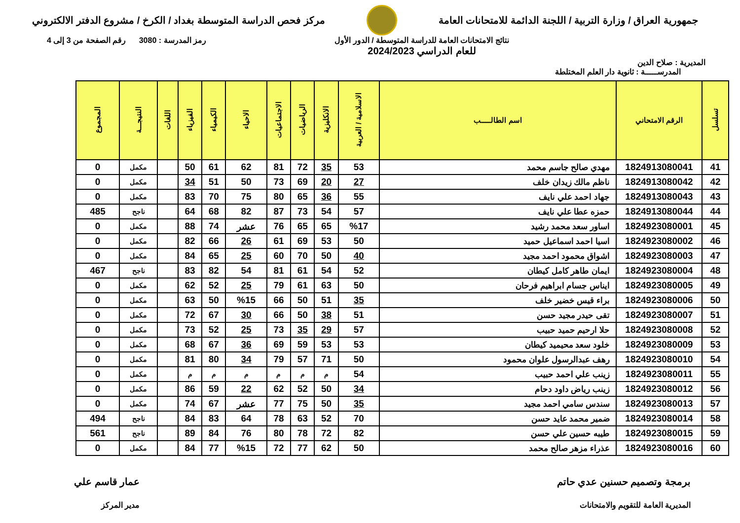جمهورية العراق / وزارة التربية / اللجنة الدائمة للامتحانات العامة
مركز فحص الدراسة المتوسطة بغداد / الكرخ / مشروع الدفتر الالكتروني
المديرية : صلاح الدين
نتائج الامتحانات العامة للدراسة المتوسطة / الدور الأول
للعام الدراسي 2024/2023
رمز المدرسة : 3080 رقم الصفحة من 3 إلى 4
المدرســـــة : ثانوية دار العلم المختلطة
| تسلسل | الرقم الامتحاني | اسم الطالـــــب | الاسلامية / العربية | الانكليزية | الرياضيات | الاجتماعيات | الاحياء | الكيمياء | الفيزياء | اللغات | النتيجـــة | المجموع |
| --- | --- | --- | --- | --- | --- | --- | --- | --- | --- | --- | --- | --- |
| 41 | 1824913080041 | مهدي صالح جاسم محمد | 53 | 35 | 72 | 81 | 62 | 61 | 50 | | مكمل | 0 |
| 42 | 1824913080042 | ناظم مالك زيدان خلف | 27 | 20 | 69 | 73 | 50 | 51 | 34 | | مكمل | 0 |
| 43 | 1824913080043 | جهاد احمد علي نايف | 55 | 36 | 65 | 80 | 75 | 70 | 83 | | مكمل | 0 |
| 44 | 1824913080044 | حمزه عطا علي نايف | 57 | 54 | 73 | 87 | 82 | 68 | 64 | | ناجح | 485 |
| 45 | 1824923080001 | اساور سعد محمد رشيد | %17 | 65 | 65 | 76 | عشر | 74 | 88 | | مكمل | 0 |
| 46 | 1824923080002 | اسيا احمد اسماعيل حميد | 50 | 53 | 69 | 61 | 26 | 66 | 82 | | مكمل | 0 |
| 47 | 1824923080003 | اشواق محمود احمد مجيد | 40 | 50 | 70 | 60 | 25 | 65 | 84 | | مكمل | 0 |
| 48 | 1824923080004 | ايمان طاهر كامل كيطان | 52 | 54 | 61 | 81 | 54 | 82 | 83 | | ناجح | 467 |
| 49 | 1824923080005 | ايناس جسام ابراهيم فرحان | 50 | 63 | 61 | 79 | 25 | 52 | 62 | | مكمل | 0 |
| 50 | 1824923080006 | براء قيس خضير خلف | 35 | 51 | 50 | 66 | %15 | 50 | 63 | | مكمل | 0 |
| 51 | 1824923080007 | تقى حيدر مجيد حسن | 51 | 38 | 50 | 66 | 30 | 67 | 72 | | مكمل | 0 |
| 52 | 1824923080008 | حلا ارحيم حميد حبيب | 57 | 29 | 35 | 73 | 25 | 52 | 73 | | مكمل | 0 |
| 53 | 1824923080009 | خلود سعد محيميد كيطان | 53 | 53 | 59 | 69 | 36 | 67 | 68 | | مكمل | 0 |
| 54 | 1824923080010 | رهف عبدالرسول علوان محمود | 50 | 71 | 57 | 79 | 34 | 80 | 81 | | مكمل | 0 |
| 55 | 1824923080011 | زينب علي احمد حبيب | 54 | م | م | م | م | م | م | | مكمل | 0 |
| 56 | 1824923080012 | زينب رياض داود دحام | 34 | 50 | 52 | 62 | 22 | 59 | 86 | | مكمل | 0 |
| 57 | 1824923080013 | سندس سامي احمد مجيد | 35 | 50 | 75 | 77 | عشر | 67 | 74 | | مكمل | 0 |
| 58 | 1824923080014 | ضمير محمد عايد حسن | 70 | 52 | 63 | 78 | 64 | 83 | 84 | | ناجح | 494 |
| 59 | 1824923080015 | طيبه حسين علي حسن | 82 | 72 | 78 | 80 | 76 | 84 | 89 | | ناجح | 561 |
| 60 | 1824923080016 | عذراء مزهر صالح محمد | 50 | 62 | 77 | 72 | %15 | 77 | 84 | | مكمل | 0 |
برمجة وتصميم حسنين عدي حاتم
المديرية العامة للتقويم والامتحانات
عمار قاسم علي
مدير المركز